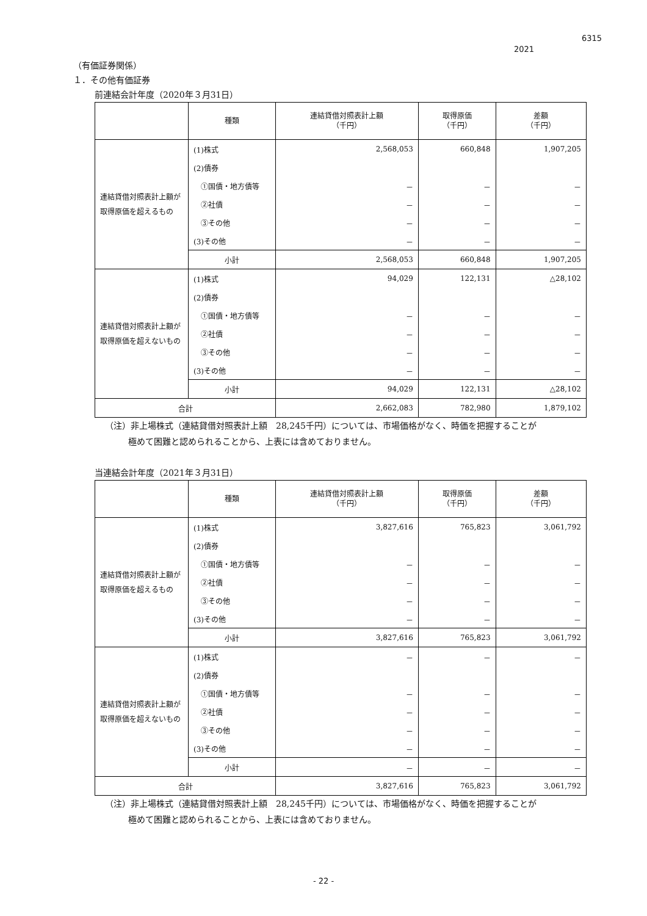6315
2021
（有価証券関係）
１．その他有価証券
前連結会計年度（2020年３月31日）
| | 種類 | 連結貸借対照表計上額 （千円） | 取得原価 （千円） | 差額 （千円） |
| --- | --- | --- | --- | --- |
| 連結貸借対照表計上額が 取得原価を超えるもの | (1)株式 | 2,568,053 | 660,848 | 1,907,205 |
| | (2)債券 | | | |
| | ①国債・地方債等 | － | － | － |
| | ②社債 | － | － | － |
| | ③その他 | － | － | － |
| | (3)その他 | － | － | － |
| | 小計 | 2,568,053 | 660,848 | 1,907,205 |
| 連結貸借対照表計上額が 取得原価を超えないもの | (1)株式 | 94,029 | 122,131 | △28,102 |
| | (2)債券 | | | |
| | ①国債・地方債等 | － | － | － |
| | ②社債 | － | － | － |
| | ③その他 | － | － | － |
| | (3)その他 | － | － | － |
| | 小計 | 94,029 | 122,131 | △28,102 |
| 合計 | | 2,662,083 | 782,980 | 1,879,102 |
（注）非上場株式（連結貸借対照表計上額　28,245千円）については、市場価格がなく、時価を把握することが
極めて困難と認められることから、上表には含めておりません。
当連結会計年度（2021年３月31日）
| | 種類 | 連結貸借対照表計上額 （千円） | 取得原価 （千円） | 差額 （千円） |
| --- | --- | --- | --- | --- |
| 連結貸借対照表計上額が 取得原価を超えるもの | (1)株式 | 3,827,616 | 765,823 | 3,061,792 |
| | (2)債券 | | | |
| | ①国債・地方債等 | － | － | － |
| | ②社債 | － | － | － |
| | ③その他 | － | － | － |
| | (3)その他 | － | － | － |
| | 小計 | 3,827,616 | 765,823 | 3,061,792 |
| 連結貸借対照表計上額が 取得原価を超えないもの | (1)株式 | － | － | － |
| | (2)債券 | | | |
| | ①国債・地方債等 | － | － | － |
| | ②社債 | － | － | － |
| | ③その他 | － | － | － |
| | (3)その他 | － | － | － |
| | 小計 | － | － | － |
| 合計 | | 3,827,616 | 765,823 | 3,061,792 |
（注）非上場株式（連結貸借対照表計上額　28,245千円）については、市場価格がなく、時価を把握することが
極めて困難と認められることから、上表には含めておりません。
- 22 -